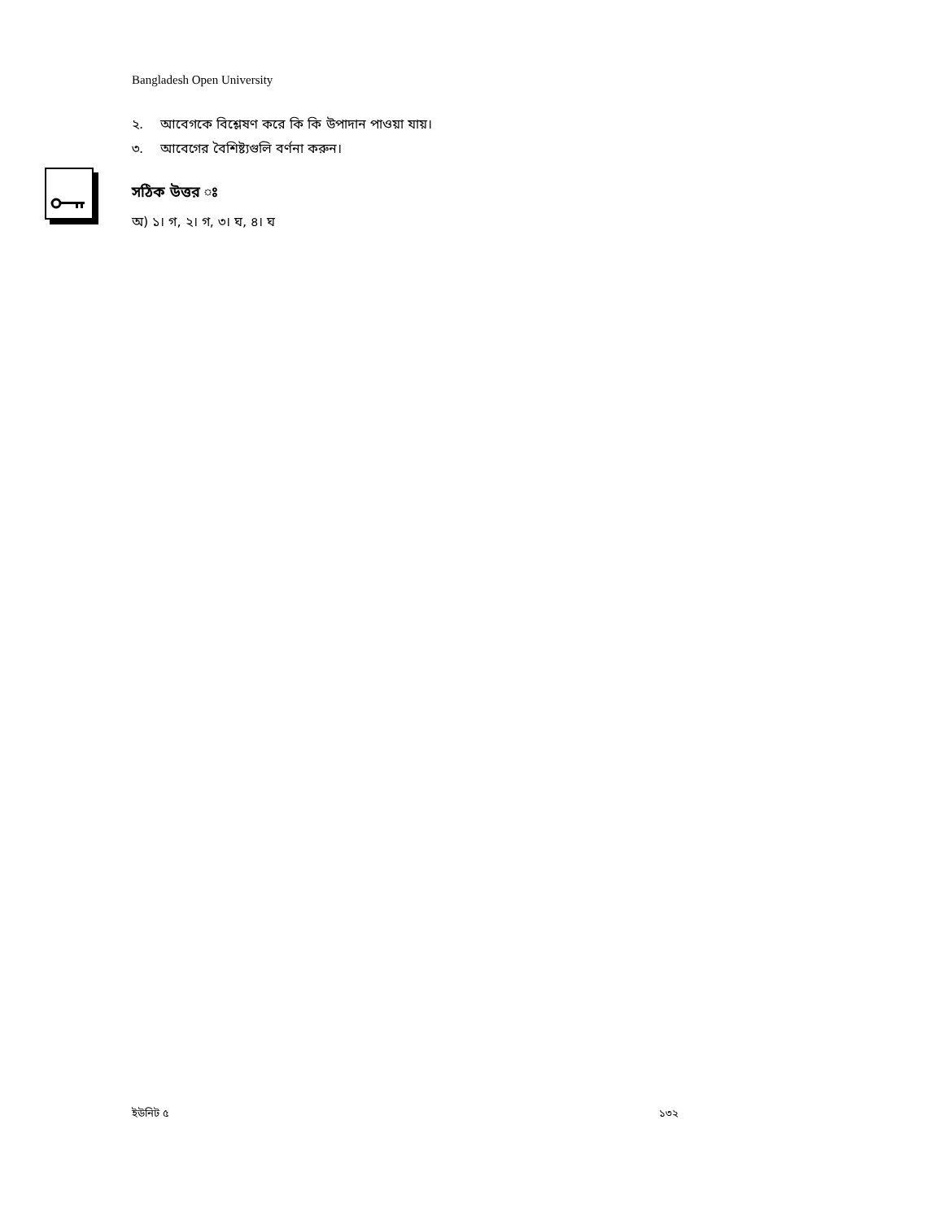Bangladesh Open University
২. আবেগকে বিশ্লেষণ করে কি কি উপাদান পাওয়া যায়।
৩. আবেগের বৈশিষ্ট্যগুলি বর্ণনা করুন।
সঠিক উত্তর ঃ
অ) ১। গ, ২। গ, ৩। ঘ, ৪। ঘ
ইউনিট ৫ ১৩২